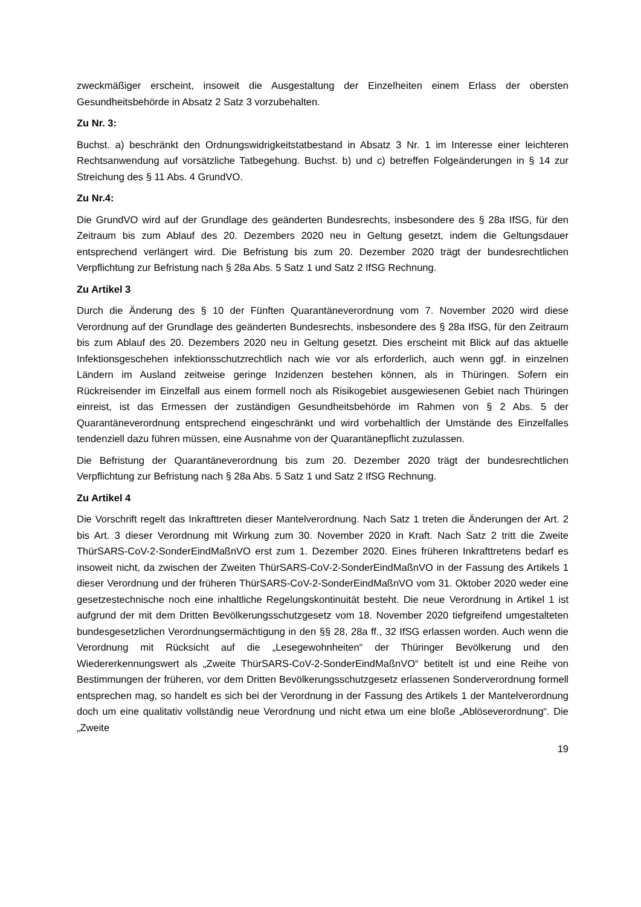zweckmäßiger erscheint, insoweit die Ausgestaltung der Einzelheiten einem Erlass der obersten Gesundheitsbehörde in Absatz 2 Satz 3 vorzubehalten.
Zu Nr. 3:
Buchst. a) beschränkt den Ordnungswidrigkeitstatbestand in Absatz 3 Nr. 1 im Interesse einer leichteren Rechtsanwendung auf vorsätzliche Tatbegehung. Buchst. b) und c) betreffen Folgeänderungen in § 14 zur Streichung des § 11 Abs. 4 GrundVO.
Zu Nr.4:
Die GrundVO wird auf der Grundlage des geänderten Bundesrechts, insbesondere des § 28a IfSG, für den Zeitraum bis zum Ablauf des 20. Dezembers 2020 neu in Geltung gesetzt, indem die Geltungsdauer entsprechend verlängert wird. Die Befristung bis zum 20. Dezember 2020 trägt der bundesrechtlichen Verpflichtung zur Befristung nach § 28a Abs. 5 Satz 1 und Satz 2 IfSG Rechnung.
Zu Artikel 3
Durch die Änderung des § 10 der Fünften Quarantäneverordnung vom 7. November 2020 wird diese Verordnung auf der Grundlage des geänderten Bundesrechts, insbesondere des § 28a IfSG, für den Zeitraum bis zum Ablauf des 20. Dezembers 2020 neu in Geltung gesetzt. Dies erscheint mit Blick auf das aktuelle Infektionsgeschehen infektionsschutzrechtlich nach wie vor als erforderlich, auch wenn ggf. in einzelnen Ländern im Ausland zeitweise geringe Inzidenzen bestehen können, als in Thüringen. Sofern ein Rückreisender im Einzelfall aus einem formell noch als Risikogebiet ausgewiesenen Gebiet nach Thüringen einreist, ist das Ermessen der zuständigen Gesundheitsbehörde im Rahmen von § 2 Abs. 5 der Quarantäneverordnung entsprechend eingeschränkt und wird vorbehaltlich der Umstände des Einzelfalles tendenziell dazu führen müssen, eine Ausnahme von der Quarantänepflicht zuzulassen.
Die Befristung der Quarantäneverordnung bis zum 20. Dezember 2020 trägt der bundesrechtlichen Verpflichtung zur Befristung nach § 28a Abs. 5 Satz 1 und Satz 2 IfSG Rechnung.
Zu Artikel 4
Die Vorschrift regelt das Inkrafttreten dieser Mantelverordnung. Nach Satz 1 treten die Änderungen der Art. 2 bis Art. 3 dieser Verordnung mit Wirkung zum 30. November 2020 in Kraft. Nach Satz 2 tritt die Zweite ThürSARS-CoV-2-SonderEindMaßnVO erst zum 1. Dezember 2020. Eines früheren Inkrafttretens bedarf es insoweit nicht, da zwischen der Zweiten ThürSARS-CoV-2-SonderEindMaßnVO in der Fassung des Artikels 1 dieser Verordnung und der früheren ThürSARS-CoV-2-SonderEindMaßnVO vom 31. Oktober 2020 weder eine gesetzestechnische noch eine inhaltliche Regelungskontinuität besteht. Die neue Verordnung in Artikel 1 ist aufgrund der mit dem Dritten Bevölkerungsschutzgesetz vom 18. November 2020 tiefgreifend umgestalteten bundesgesetzlichen Verordnungsermächtigung in den §§ 28, 28a ff., 32 IfSG erlassen worden. Auch wenn die Verordnung mit Rücksicht auf die „Lesegewohnheiten“ der Thüringer Bevölkerung und den Wiedererkennungswert als „Zweite ThürSARS-CoV-2-SonderEindMaßnVO“ betitelt ist und eine Reihe von Bestimmungen der früheren, vor dem Dritten Bevölkerungsschutzgesetz erlassenen Sonderverordnung formell entsprechen mag, so handelt es sich bei der Verordnung in der Fassung des Artikels 1 der Mantelverordnung doch um eine qualitativ vollständig neue Verordnung und nicht etwa um eine bloße „Ablöseverordnung“. Die „Zweite
19